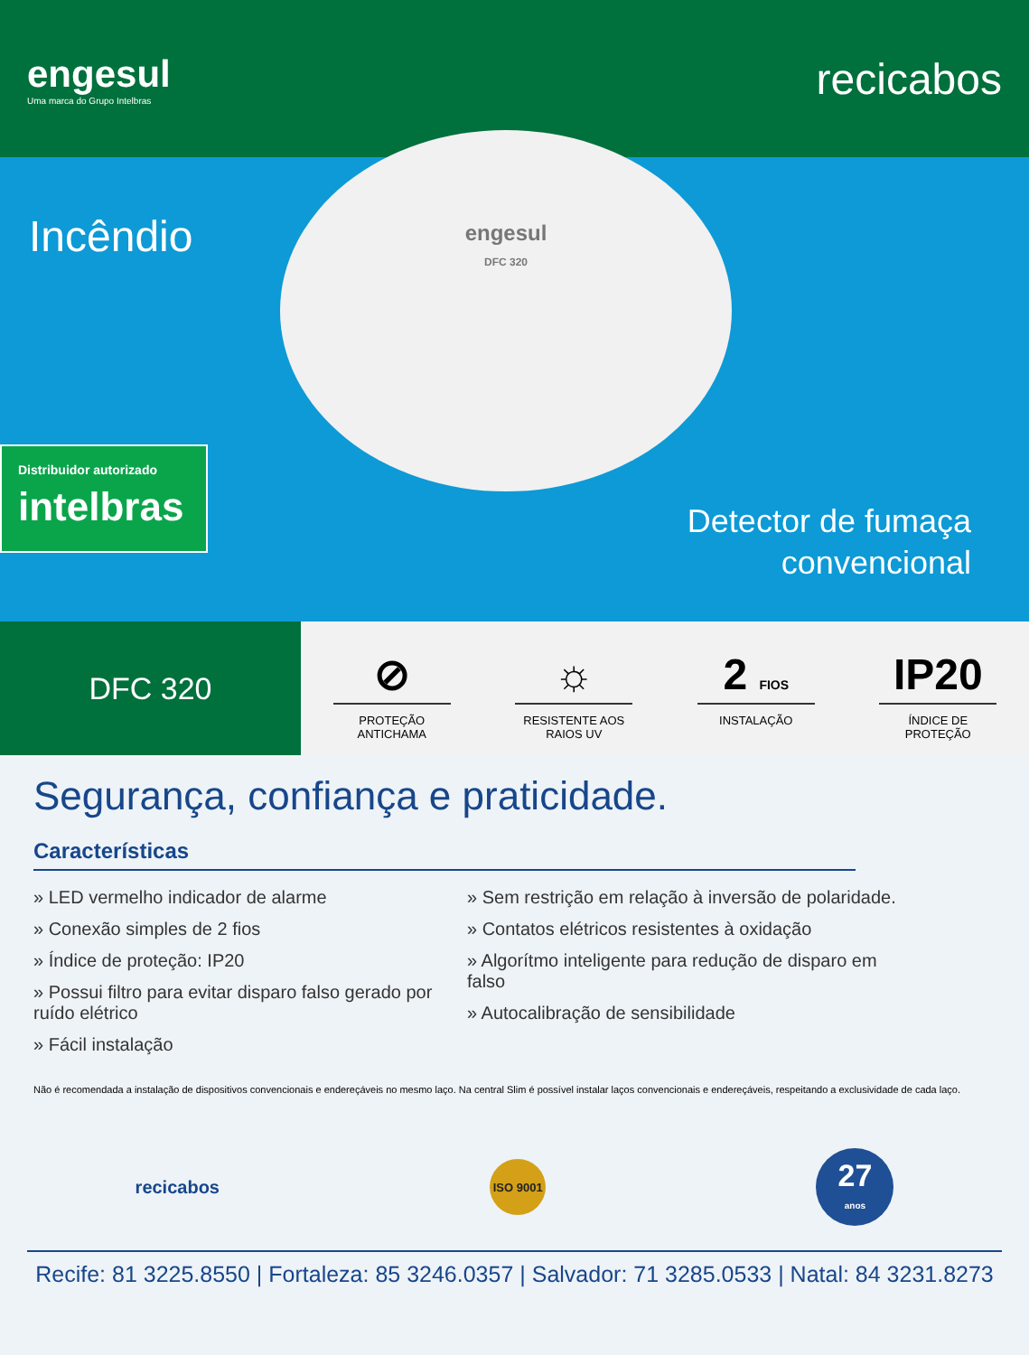engesul
Uma marca do Grupo Intelbras
recicabos
engesul
DFC 320
Incêndio
Distribuidor autorizado
intelbras
Detector de fumaça
convencional
DFC 320
⊘
PROTEÇÃO
ANTICHAMA
☼
RESISTENTE AOS
RAIOS UV
2 FIOS
INSTALAÇÃO
IP20
ÍNDICE DE
PROTEÇÃO
Segurança, confiança e praticidade.
Características
» LED vermelho indicador de alarme
» Conexão simples de 2 fios
» Índice de proteção: IP20
» Possui filtro para evitar disparo falso gerado por ruído elétrico
» Fácil instalação
» Sem restrição em relação à inversão de polaridade.
» Contatos elétricos resistentes à oxidação
» Algorítmo inteligente para redução de disparo em falso
» Autocalibração de sensibilidade
Não é recomendada a instalação de dispositivos convencionais e endereçáveis no mesmo laço. Na central Slim é possível instalar laços convencionais e endereçáveis, respeitando a exclusividade de cada laço.
recicabos
ISO 9001
27
anos
Recife: 81 3225.8550 | Fortaleza: 85 3246.0357 | Salvador: 71 3285.0533 | Natal: 84 3231.8273